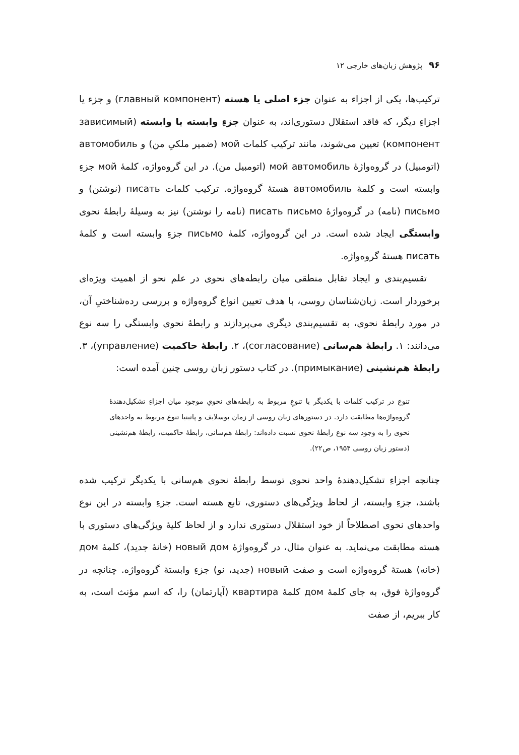۹۶ پژوهش زبان‌های خارجی ۱۲
ترکیب‌ها، یکی از اجزاء به عنوان جزء اصلی یا هسته (главный компонент) و جزء یا اجزاءِ دیگر، که فاقد استقلال دستوری‌اند، به عنوان جزءِ وابسته یا وابسته (зависимый компонент) تعیین می‌شوند، مانند ترکیب کلمات мой (ضمیر ملکیِ من) و автомобиль (اتومبیل) در گروه‌واژهٔ мой автомобиль (اتومبیل من). در این گروه‌واژه، کلمهٔ мой جزءِ وابسته است و کلمهٔ автомобиль هستهٔ گروه‌واژه. ترکیب کلمات писать (نوشتن) و письмо (نامه) در گروه‌واژهٔ писать письмо (نامه را نوشتن) نیز به وسیلهٔ رابطهٔ نحوی وابستگی ایجاد شده است. در این گروه‌واژه، کلمهٔ письмо جزءِ وابسته است و کلمهٔ писать هستهٔ گروه‌واژه.
تقسیم‌بندی و ایجاد تقابل منطقی میان رابطه‌های نحوی در علم نحو از اهمیت ویژه‌ای برخوردار است. زبان‌شناسان روسی، با هدف تعیین انواع گروه‌واژه و بررسی رده‌شناختیِ آن، در مورد رابطهٔ نحوی، به تقسیم‌بندی دیگری می‌پردازند و رابطهٔ نحوی وابستگی را سه نوع می‌دانند: ۱. رابطهٔ هم‌سانی (согласование)، ۲. رابطهٔ حاکمیت (управление)، ۳. رابطهٔ هم‌نشینی (примыкание). در کتاب دستور زبان روسی چنین آمده است:
تنوع در ترکیب کلمات با یکدیگر با تنوعِ مربوط به رابطه‌های نحویِ موجود میان اجزاءِ تشکیل‌دهندهٔ گروه‌واژه‌ها مطابقت دارد. در دستورهای زبان روسی از زمان بوسلایف و پاتبنیا تنوع مربوط به واحدهای نحوی را به وجود سه نوع رابطهٔ نحوی نسبت داده‌اند: رابطهٔ هم‌سانی، رابطهٔ حاکمیت، رابطهٔ هم‌نشینی (دستور زبان روسی ۱۹۵۴، ص۲۲).
چنانچه اجزاءِ تشکیل‌دهندهٔ واحد نحوی توسط رابطهٔ نحوی هم‌سانی با یکدیگر ترکیب شده باشند، جزءِ وابسته، از لحاظ ویژگی‌های دستوری، تابع هسته است. جزءِ وابسته در این نوع واحدهای نحوی اصطلاحاً از خود استقلال دستوری ندارد و از لحاظ کلیهٔ ویژگی‌های دستوری با هسته مطابقت می‌نماید. به عنوان مثال، در گروه‌واژهٔ новый дом (خانهٔ جدید)، کلمهٔ дом (خانه) هستهٔ گروه‌واژه است و صفت новый (جدید، نو) جزءِ وابستهٔ گروه‌واژه. چنانچه در گروه‌واژهٔ فوق، به جای کلمهٔ дом کلمهٔ квартира (آپارتمان) را، که اسم مؤنث است، به کار ببریم، از صفت